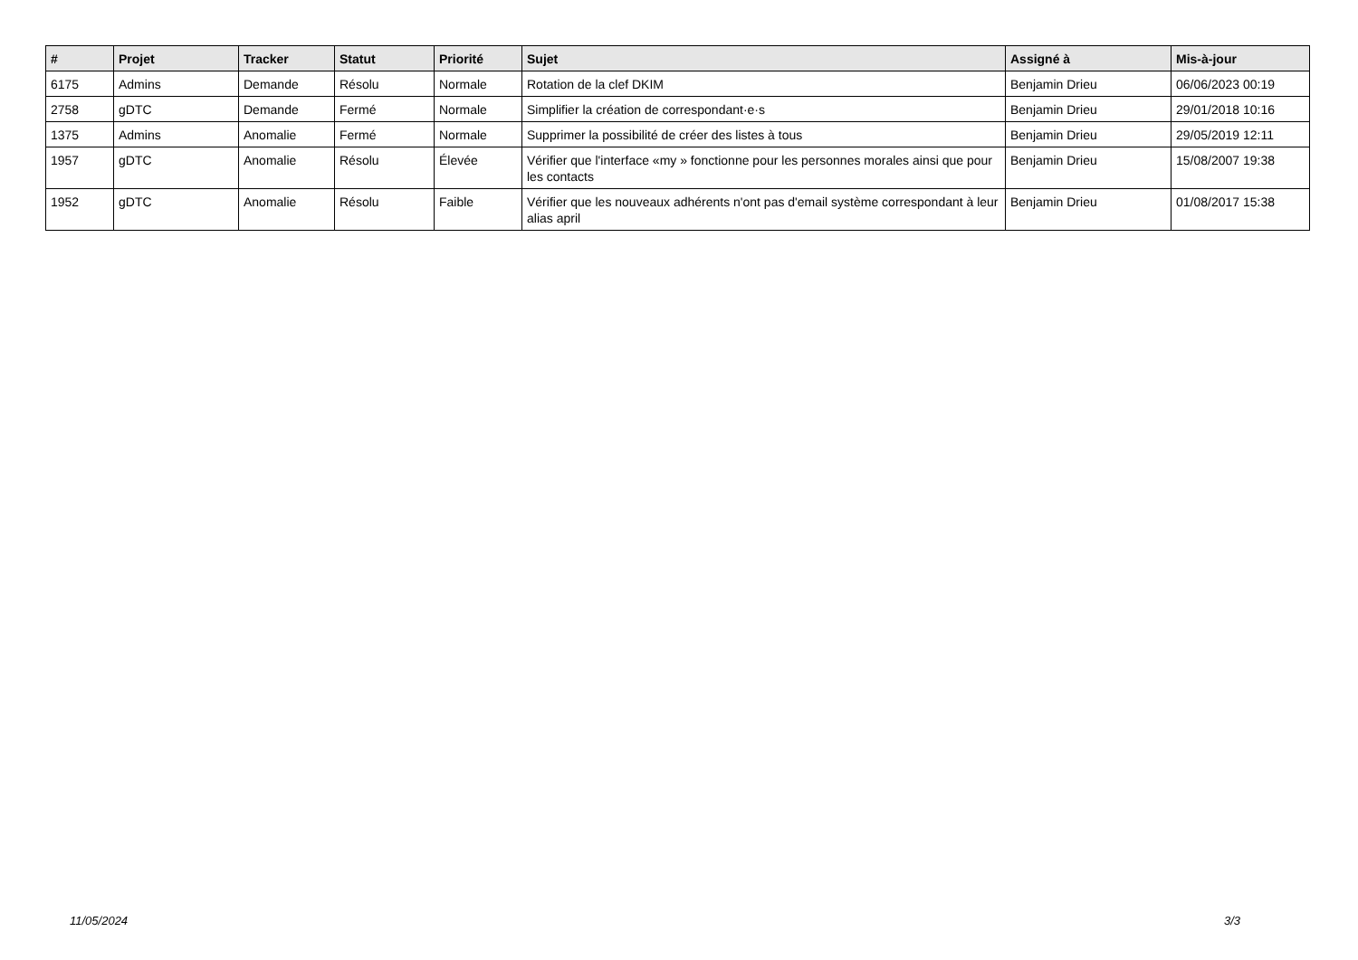| # | Projet | Tracker | Statut | Priorité | Sujet | Assigné à | Mis-à-jour |
| --- | --- | --- | --- | --- | --- | --- | --- |
| 6175 | Admins | Demande | Résolu | Normale | Rotation de la clef DKIM | Benjamin Drieu | 06/06/2023 00:19 |
| 2758 | gDTC | Demande | Fermé | Normale | Simplifier la création de correspondant·e·s | Benjamin Drieu | 29/01/2018 10:16 |
| 1375 | Admins | Anomalie | Fermé | Normale | Supprimer la possibilité de créer des listes à tous | Benjamin Drieu | 29/05/2019 12:11 |
| 1957 | gDTC | Anomalie | Résolu | Élevée | Vérifier que l'interface «my » fonctionne pour les personnes morales ainsi que pour les contacts | Benjamin Drieu | 15/08/2007 19:38 |
| 1952 | gDTC | Anomalie | Résolu | Faible | Vérifier que les nouveaux adhérents n'ont pas d'email système correspondant à leur alias april | Benjamin Drieu | 01/08/2017 15:38 |
11/05/2024 3/3